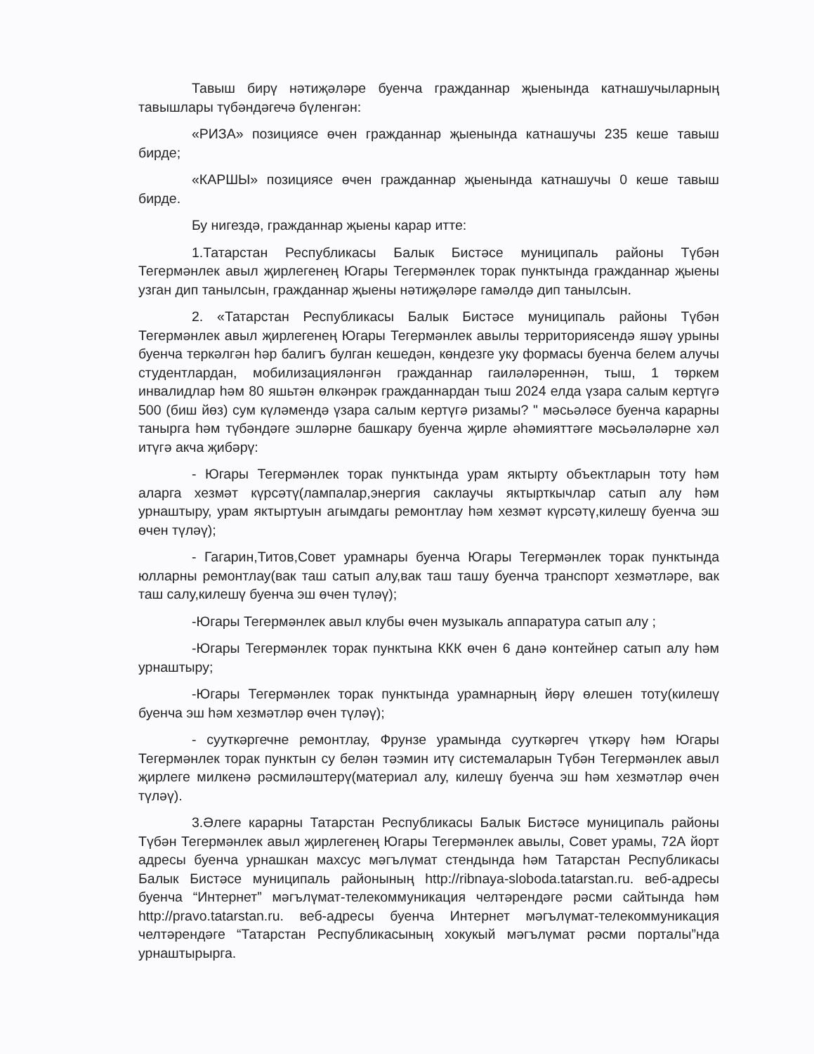Тавыш бирү нәтиҗәләре буенча гражданнар җыенында катнашучыларның тавышлары түбәндәгечә бүленгән:
«РИЗА» позициясе өчен гражданнар җыенында катнашучы 235 кеше тавыш бирде;
«КАРШЫ» позициясе өчен гражданнар җыенында катнашучы 0 кеше тавыш бирде.
Бу нигездә, гражданнар җыены карар итте:
1.Татарстан Республикасы Балык Бистәсе муниципаль районы Түбән Тегермәнлек авыл җирлегенең Югары Тегермәнлек торак пунктында гражданнар җыены узган дип танылсын, гражданнар җыены нәтиҗәләре гамәлдә дип танылсын.
2. «Татарстан Республикасы Балык Бистәсе муниципаль районы Түбән Тегермәнлек авыл җирлегенең Югары Тегермәнлек авылы территориясендә яшәү урыны буенча теркәлгән һәр балигъ булган кешедән, көндезге уку формасы буенча белем алучы студентлардан, мобилизацияләнгән гражданнар гаиләләреннән, тыш, 1 төркем инвалидлар һәм 80 яшьтән өлкәнрәк гражданнардан тыш 2024 елда үзара салым кертүгә 500 (биш йөз) сум күләмендә үзара салым кертүгә ризамы? " мәсьәләсе буенча карарны таныргa һәм түбәндәге эшләрне башкару буенча җирле әһәмияттәге мәсьәләләрне хәл итүгә акча җибәрү:
- Югары Тегермәнлек торак пунктында урам яктырту объектларын тоту һәм аларга хезмәт күрсәтү(лампалар,энергия саклаучы яктырткычлар сатып алу һәм урнаштыру, урам яктыртуын агымдагы ремонтлау һәм хезмәт күрсәтү,килешү буенча эш өчен түләү);
- Гагарин,Титов,Совет урамнары буенча Югары Тегермәнлек торак пунктында юлларны ремонтлау(вак таш сатып алу,вак таш ташу буенча транспорт хезмәтләре, вак таш салу,килешү буенча эш өчен түләү);
-Югары Тегермәнлек авыл клубы өчен музыкаль аппаратура сатып алу ;
-Югары Тегермәнлек торак пунктына ККК өчен 6 данә контейнер сатып алу һәм урнаштыру;
-Югары Тегермәнлек торак пунктында урамнарның йөрү өлешен тоту(килешү буенча эш һәм хезмәтләр өчен түләү);
- сууткәргечне ремонтлау, Фрунзе урамында сууткәргеч үткәрү һәм Югары Тегермәнлек торак пунктын су белән тәэмин итү системаларын Түбән Тегермәнлек авыл җирлеге милкенә рәсмиләштерү(материал алу, килешү буенча эш һәм хезмәтләр өчен түләү).
3.Әлеге карарны Татарстан Республикасы Балык Бистәсе муниципаль районы Түбән Тегермәнлек авыл җирлегенең Югары Тегермәнлек авылы, Совет урамы, 72А йорт адресы буенча урнашкан махсус мәгълүмат стендында һәм Татарстан Республикасы Балык Бистәсе муниципаль районының http://ribnaya-sloboda.tatarstan.ru. веб-адресы буенча “Интернет” мәгълүмат-телекоммуникация челтәрендәге рәсми сайтында һәм http://pravo.tatarstan.ru. веб-адресы буенча Интернет мәгълүмат-телекоммуникация челтәрендәге “Татарстан Республикасының хокукый мәгълүмат рәсми порталы”нда урнаштырырга.